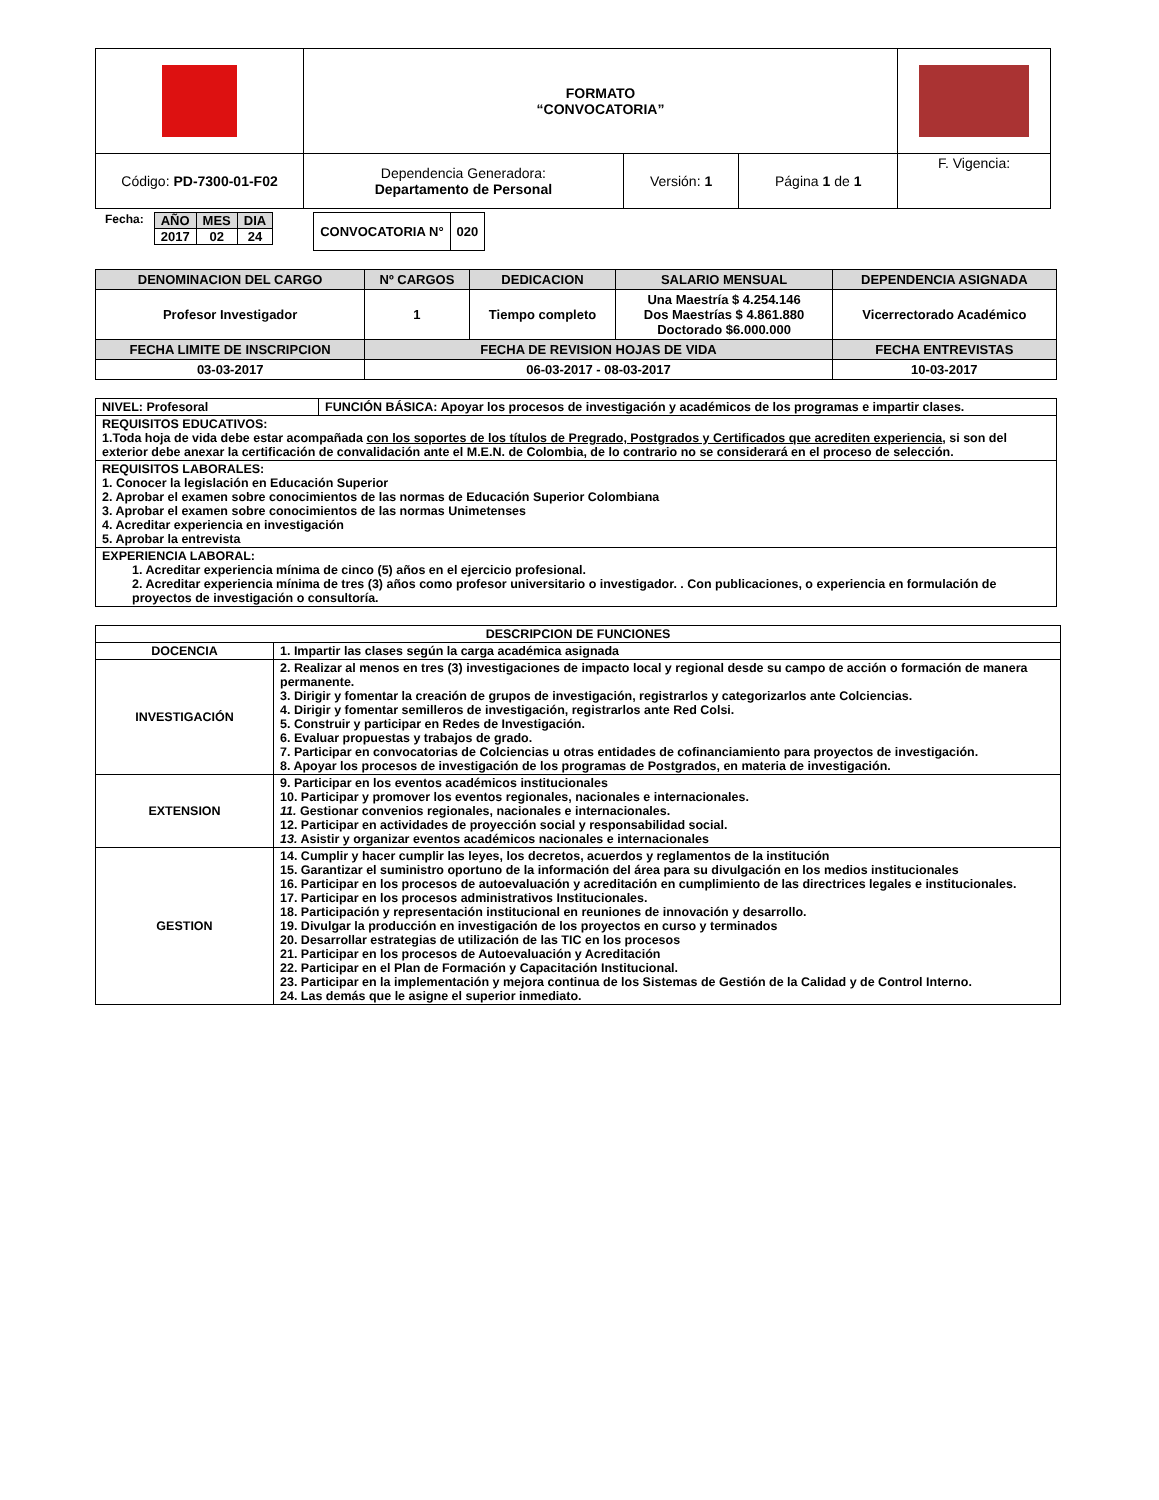| | FORMATO “CONVOCATORIA” | | | |
| Código: PD-7300-01-F02 | Dependencia Generadora: Departamento de Personal | Versión: 1 | Página 1 de 1 | F. Vigencia: |
Fecha:
| AÑO | MES | DIA |
| 2017 | 02 | 24 |
| CONVOCATORIA N° | 020 |
| DENOMINACION DEL CARGO | Nº CARGOS | DEDICACION | SALARIO MENSUAL | DEPENDENCIA ASIGNADA |
| --- | --- | --- | --- | --- |
| Profesor Investigador | 1 | Tiempo completo | Una Maestría $ 4.254.146 Dos Maestrías $ 4.861.880 Doctorado $6.000.000 | Vicerrectorado Académico |
| FECHA LIMITE DE INSCRIPCION | FECHA DE REVISION HOJAS DE VIDA | | | FECHA ENTREVISTAS |
| 03-03-2017 | 06-03-2017 - 08-03-2017 | | | 10-03-2017 |
| NIVEL: Profesoral | FUNCIÓN BÁSICA: Apoyar los procesos de investigación y académicos de los programas e impartir clases. |
| REQUISITOS EDUCATIVOS: 1.Toda hoja de vida debe estar acompañada con los soportes de los títulos de Pregrado, Postgrados y Certificados que acrediten experiencia , si son del exterior debe anexar la certificación de convalidación ante el M.E.N. de Colombia, de lo contrario no se considerará en el proceso de selección. | |
| REQUISITOS LABORALES: 1. Conocer la legislación en Educación Superior 2. Aprobar el examen sobre conocimientos de las normas de Educación Superior Colombiana 3. Aprobar el examen sobre conocimientos de las normas Unimetenses 4. Acreditar experiencia en investigación 5. Aprobar la entrevista | |
| EXPERIENCIA LABORAL: 1. Acreditar experiencia mínima de cinco (5) años en el ejercicio profesional. 2. Acreditar experiencia mínima de tres (3) años como profesor universitario o investigador. . Con publicaciones, o experiencia en formulación de proyectos de investigación o consultoría. | |
| DESCRIPCION DE FUNCIONES | |
| DOCENCIA | 1. Impartir las clases según la carga académica asignada |
| INVESTIGACIÓN | 2. Realizar al menos en tres (3) investigaciones de impacto local y regional desde su campo de acción o formación de manera permanente. 3. Dirigir y fomentar la creación de grupos de investigación, registrarlos y categorizarlos ante Colciencias. 4. Dirigir y fomentar semilleros de investigación, registrarlos ante Red Colsi. 5. Construir y participar en Redes de Investigación. 6. Evaluar propuestas y trabajos de grado. 7. Participar en convocatorias de Colciencias u otras entidades de cofinanciamiento para proyectos de investigación. 8. Apoyar los procesos de investigación de los programas de Postgrados, en materia de investigación. |
| EXTENSION | 9. Participar en los eventos académicos institucionales 10. Participar y promover los eventos regionales, nacionales e internacionales. 11. Gestionar convenios regionales, nacionales e internacionales. 12. Participar en actividades de proyección social y responsabilidad social. 13. Asistir y organizar eventos académicos nacionales e internacionales |
| GESTION | 14. Cumplir y hacer cumplir las leyes, los decretos, acuerdos y reglamentos de la institución 15. Garantizar el suministro oportuno de la información del área para su divulgación en los medios institucionales 16. Participar en los procesos de autoevaluación y acreditación en cumplimiento de las directrices legales e institucionales. 17. Participar en los procesos administrativos Institucionales. 18. Participación y representación institucional en reuniones de innovación y desarrollo. 19. Divulgar la producción en investigación de los proyectos en curso y terminados 20. Desarrollar estrategias de utilización de las TIC en los procesos 21. Participar en los procesos de Autoevaluación y Acreditación 22. Participar en el Plan de Formación y Capacitación Institucional. 23. Participar en la implementación y mejora continua de los Sistemas de Gestión de la Calidad y de Control Interno. 24. Las demás que le asigne el superior inmediato. |